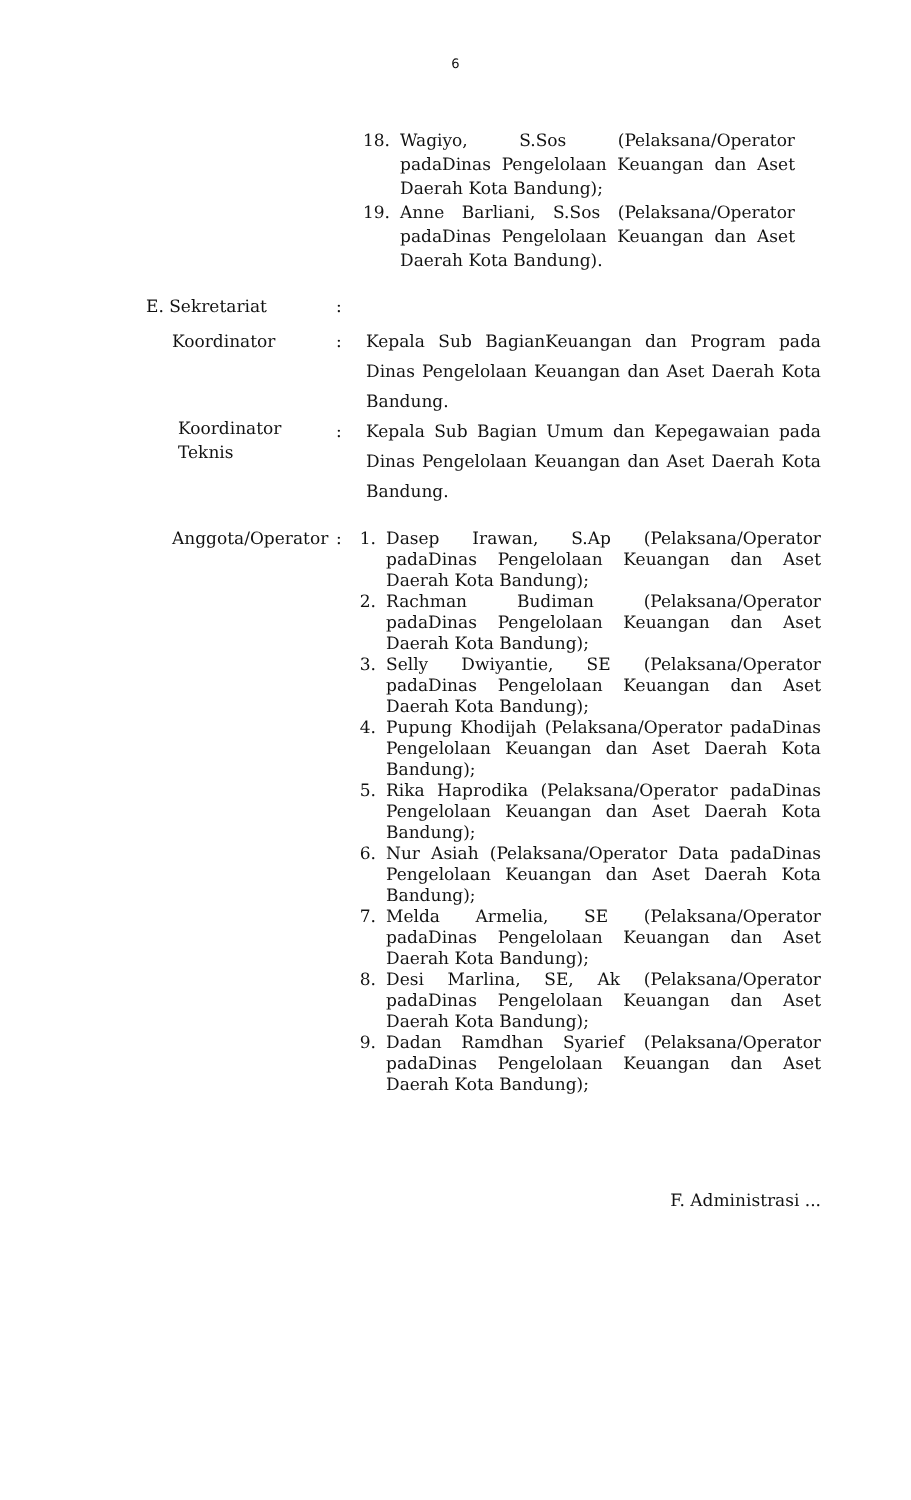6
18. Wagiyo, S.Sos (Pelaksana/Operator padaDinas Pengelolaan Keuangan dan Aset Daerah Kota Bandung);
19. Anne Barliani, S.Sos (Pelaksana/Operator padaDinas Pengelolaan Keuangan dan Aset Daerah Kota Bandung).
E. Sekretariat :
Koordinator : Kepala Sub BagianKeuangan dan Program pada Dinas Pengelolaan Keuangan dan Aset Daerah Kota Bandung.
Koordinator Teknis
: Kepala Sub Bagian Umum dan Kepegawaian pada Dinas Pengelolaan Keuangan dan Aset Daerah Kota Bandung.
Anggota/Operator :
1. Dasep Irawan, S.Ap (Pelaksana/Operator padaDinas Pengelolaan Keuangan dan Aset Daerah Kota Bandung);
2. Rachman Budiman (Pelaksana/Operator padaDinas Pengelolaan Keuangan dan Aset Daerah Kota Bandung);
3. Selly Dwiyantie, SE (Pelaksana/Operator padaDinas Pengelolaan Keuangan dan Aset Daerah Kota Bandung);
4. Pupung Khodijah (Pelaksana/Operator padaDinas Pengelolaan Keuangan dan Aset Daerah Kota Bandung);
5. Rika Haprodika (Pelaksana/Operator padaDinas Pengelolaan Keuangan dan Aset Daerah Kota Bandung);
6. Nur Asiah (Pelaksana/Operator Data padaDinas Pengelolaan Keuangan dan Aset Daerah Kota Bandung);
7. Melda Armelia, SE (Pelaksana/Operator padaDinas Pengelolaan Keuangan dan Aset Daerah Kota Bandung);
8. Desi Marlina, SE, Ak (Pelaksana/Operator padaDinas Pengelolaan Keuangan dan Aset Daerah Kota Bandung);
9. Dadan Ramdhan Syarief (Pelaksana/Operator padaDinas Pengelolaan Keuangan dan Aset Daerah Kota Bandung);
F. Administrasi ...